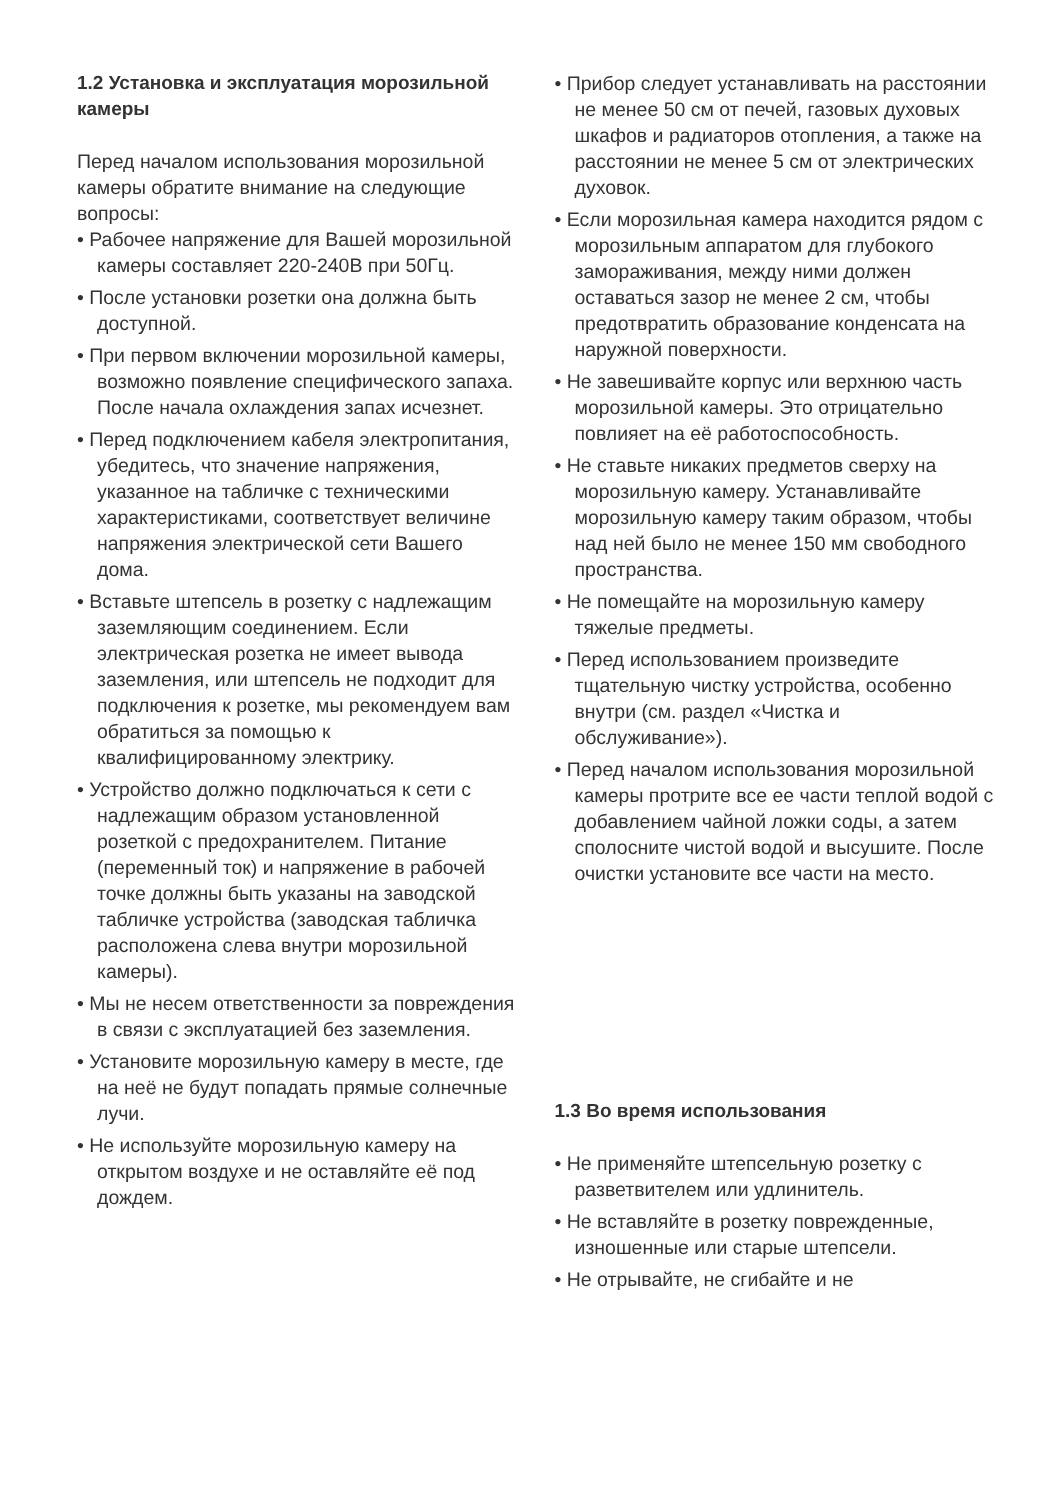1.2 Установка и эксплуатация морозильной камеры
Перед началом использования морозильной камеры обратите внимание на следующие вопросы:
• Рабочее напряжение для Вашей морозильной камеры составляет 220-240В при 50Гц.
• После установки розетки она должна быть доступной.
• При первом включении морозильной камеры, возможно появление специфического запаха. После начала охлаждения запах исчезнет.
• Перед подключением кабеля электропитания, убедитесь, что значение напряжения, указанное на табличке с техническими характеристиками, соответствует величине напряжения электрической сети Вашего дома.
• Вставьте штепсель в розетку с надлежащим заземляющим соединением. Если электрическая розетка не имеет вывода заземления, или штепсель не подходит для подключения к розетке, мы рекомендуем вам обратиться за помощью к квалифицированному электрику.
• Устройство должно подключаться к сети с надлежащим образом установленной розеткой с предохранителем. Питание (переменный ток) и напряжение в рабочей точке должны быть указаны на заводской табличке устройства (заводская табличка расположена слева внутри морозильной камеры).
• Мы не несем ответственности за повреждения в связи с эксплуатацией без заземления.
• Установите морозильную камеру в месте, где на неё не будут попадать прямые солнечные лучи.
• Не используйте морозильную камеру на открытом воздухе и не оставляйте её под дождем.
• Прибор следует устанавливать на расстоянии не менее 50 см от печей, газовых духовых шкафов и радиаторов отопления, а также на расстоянии не менее 5 см от электрических духовок.
• Если морозильная камера находится рядом с морозильным аппаратом для глубокого замораживания, между ними должен оставаться зазор не менее 2 см, чтобы предотвратить образование конденсата на наружной поверхности.
• Не завешивайте корпус или верхнюю часть морозильной камеры. Это отрицательно повлияет на её работоспособность.
• Не ставьте никаких предметов сверху на морозильную камеру. Устанавливайте морозильную камеру таким образом, чтобы над ней было не менее 150 мм свободного пространства.
• Не помещайте на морозильную камеру тяжелые предметы.
• Перед использованием произведите тщательную чистку устройства, особенно внутри (см. раздел «Чистка и обслуживание»).
• Перед началом использования морозильной камеры протрите все ее части теплой водой с добавлением чайной ложки соды, а затем сполосните чистой водой и высушите. После очистки установите все части на место.
1.3 Во время использования
• Не применяйте штепсельную розетку с разветвителем или удлинитель.
• Не вставляйте в розетку поврежденные, изношенные или старые штепсели.
• Не отрывайте, не сгибайте и не